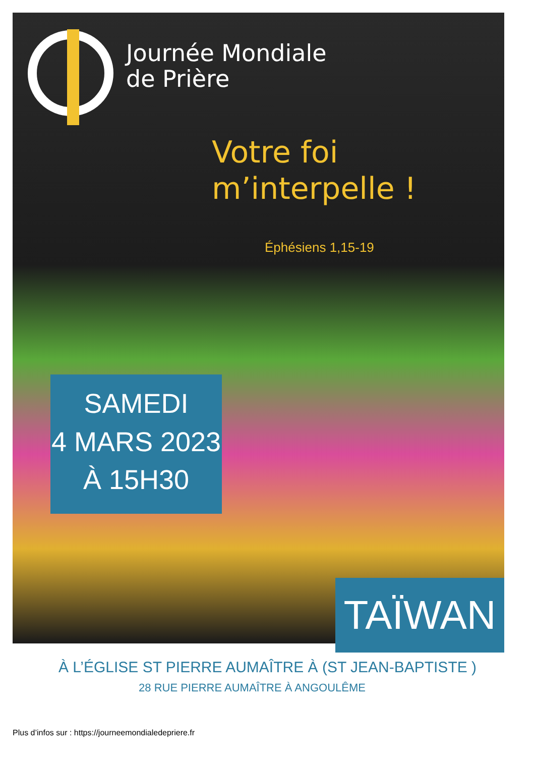Journée Mondiale
de Prière
Votre foi
m’interpelle !
Éphésiens 1,15-19
SAMEDI
4 MARS 2023
À 15H30
TAÏWAN
À L’ÉGLISE ST PIERRE AUMAÎTRE À (ST JEAN-BAPTISTE )
28 RUE PIERRE AUMAÎTRE À ANGOULÊME
Plus d’infos sur : https://journeemondialedepriere.fr